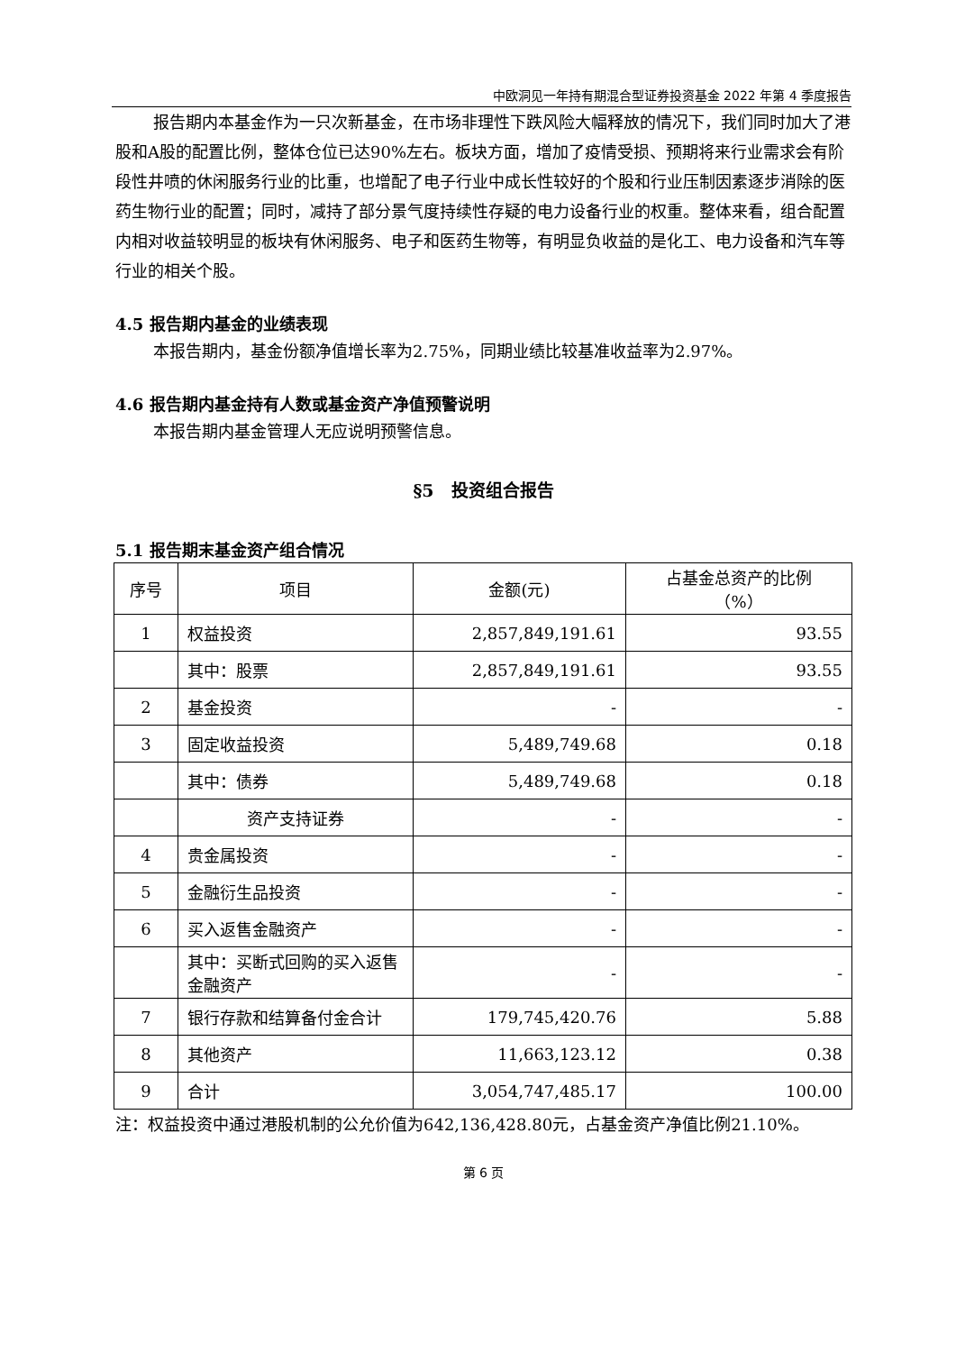中欧洞见一年持有期混合型证券投资基金 2022 年第 4 季度报告
报告期内本基金作为一只次新基金，在市场非理性下跌风险大幅释放的情况下，我们同时加大了港股和A股的配置比例，整体仓位已达90%左右。板块方面，增加了疫情受损、预期将来行业需求会有阶段性井喷的休闲服务行业的比重，也增配了电子行业中成长性较好的个股和行业压制因素逐步消除的医药生物行业的配置；同时，减持了部分景气度持续性存疑的电力设备行业的权重。整体来看，组合配置内相对收益较明显的板块有休闲服务、电子和医药生物等，有明显负收益的是化工、电力设备和汽车等行业的相关个股。
4.5 报告期内基金的业绩表现
本报告期内，基金份额净值增长率为2.75%，同期业绩比较基准收益率为2.97%。
4.6 报告期内基金持有人数或基金资产净值预警说明
本报告期内基金管理人无应说明预警信息。
§5　投资组合报告
5.1 报告期末基金资产组合情况
| 序号 | 项目 | 金额(元) | 占基金总资产的比例 （%） |
| --- | --- | --- | --- |
| 1 | 权益投资 | 2,857,849,191.61 | 93.55 |
| | 其中：股票 | 2,857,849,191.61 | 93.55 |
| 2 | 基金投资 | - | - |
| 3 | 固定收益投资 | 5,489,749.68 | 0.18 |
| | 其中：债券 | 5,489,749.68 | 0.18 |
| | 资产支持证券 | - | - |
| 4 | 贵金属投资 | - | - |
| 5 | 金融衍生品投资 | - | - |
| 6 | 买入返售金融资产 | - | - |
| | 其中：买断式回购的买入返售金融资产 | - | - |
| 7 | 银行存款和结算备付金合计 | 179,745,420.76 | 5.88 |
| 8 | 其他资产 | 11,663,123.12 | 0.38 |
| 9 | 合计 | 3,054,747,485.17 | 100.00 |
注：权益投资中通过港股机制的公允价值为642,136,428.80元，占基金资产净值比例21.10%。
第 6 页